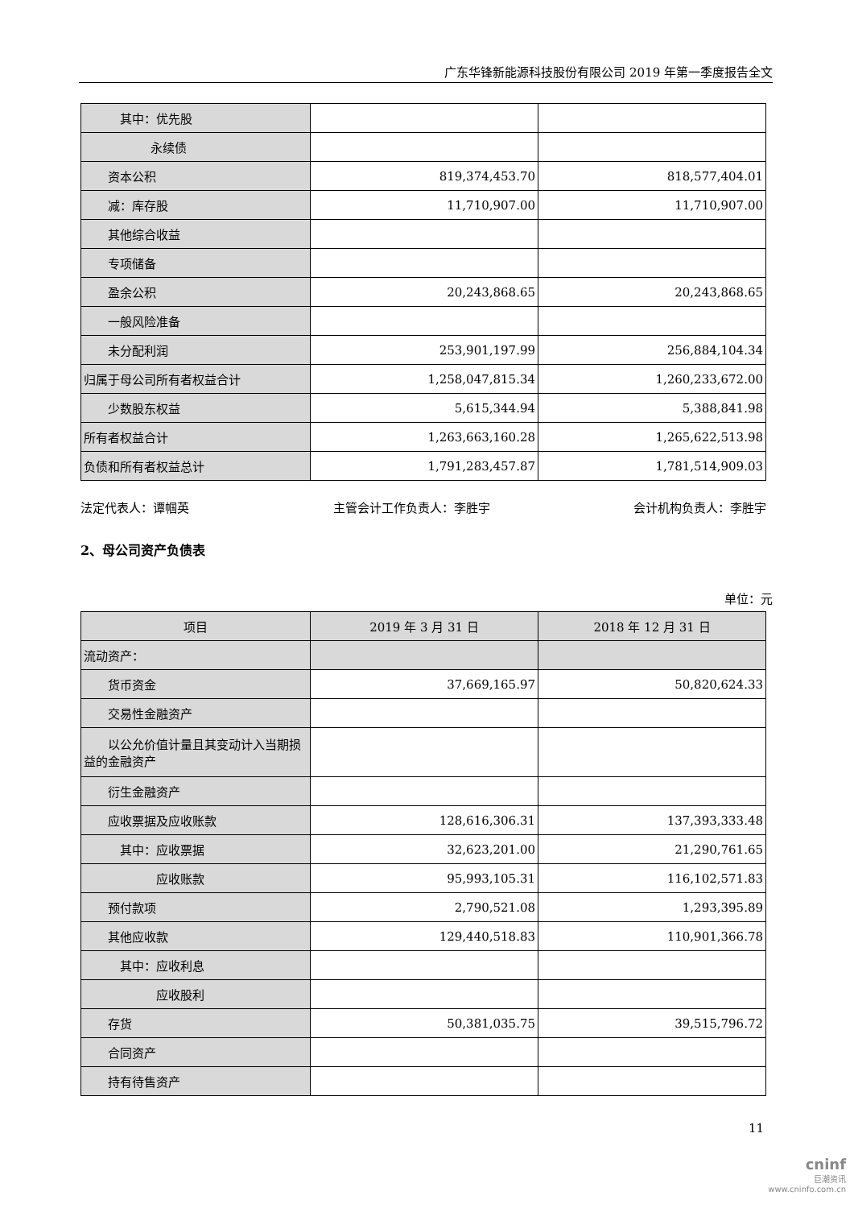广东华锋新能源科技股份有限公司 2019 年第一季度报告全文
| 其中：优先股 | | |
| 永续债 | | |
| 资本公积 | 819,374,453.70 | 818,577,404.01 |
| 减：库存股 | 11,710,907.00 | 11,710,907.00 |
| 其他综合收益 | | |
| 专项储备 | | |
| 盈余公积 | 20,243,868.65 | 20,243,868.65 |
| 一般风险准备 | | |
| 未分配利润 | 253,901,197.99 | 256,884,104.34 |
| 归属于母公司所有者权益合计 | 1,258,047,815.34 | 1,260,233,672.00 |
| 少数股东权益 | 5,615,344.94 | 5,388,841.98 |
| 所有者权益合计 | 1,263,663,160.28 | 1,265,622,513.98 |
| 负债和所有者权益总计 | 1,791,283,457.87 | 1,781,514,909.03 |
法定代表人：谭帼英 主管会计工作负责人：李胜宇 会计机构负责人：李胜宇
2、母公司资产负债表
单位：元
| 项目 | 2019 年 3 月 31 日 | 2018 年 12 月 31 日 |
| --- | --- | --- |
| 流动资产： | | |
| 货币资金 | 37,669,165.97 | 50,820,624.33 |
| 交易性金融资产 | | |
| 以公允价值计量且其变动计入当期损益的金融资产 | | |
| 衍生金融资产 | | |
| 应收票据及应收账款 | 128,616,306.31 | 137,393,333.48 |
| 其中：应收票据 | 32,623,201.00 | 21,290,761.65 |
| 应收账款 | 95,993,105.31 | 116,102,571.83 |
| 预付款项 | 2,790,521.08 | 1,293,395.89 |
| 其他应收款 | 129,440,518.83 | 110,901,366.78 |
| 其中：应收利息 | | |
| 应收股利 | | |
| 存货 | 50,381,035.75 | 39,515,796.72 |
| 合同资产 | | |
| 持有待售资产 | | |
11
cninf
巨潮资讯
www.cninfo.com.cn